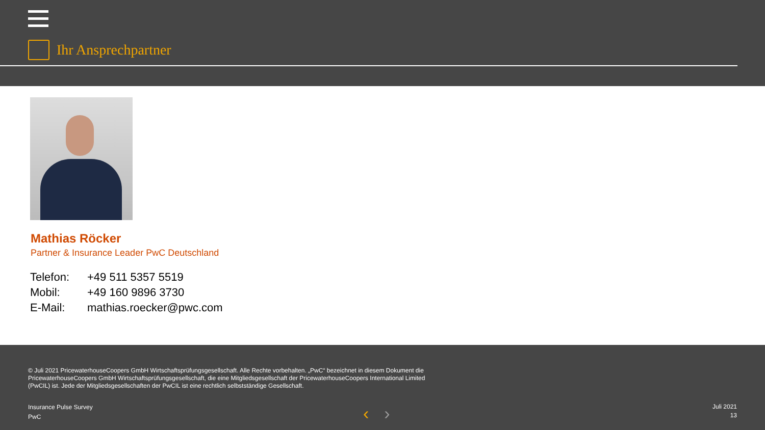Ihr Ansprechpartner
Mathias Röcker
Partner & Insurance Leader PwC Deutschland
| Telefon: | +49 511 5357 5519 |
| Mobil: | +49 160 9896 3730 |
| E-Mail: | mathias.roecker@pwc.com |
© Juli 2021 PricewaterhouseCoopers GmbH Wirtschaftsprüfungsgesellschaft. Alle Rechte vorbehalten. „PwC“ bezeichnet in diesem Dokument die PricewaterhouseCoopers GmbH Wirtschaftsprüfungsgesellschaft, die eine Mitgliedsgesellschaft der PricewaterhouseCoopers International Limited (PwCIL) ist. Jede der Mitgliedsgesellschaften der PwCIL ist eine rechtlich selbstständige Gesellschaft.
Insurance Pulse Survey
PwC
‹ ›
Juli 2021
13